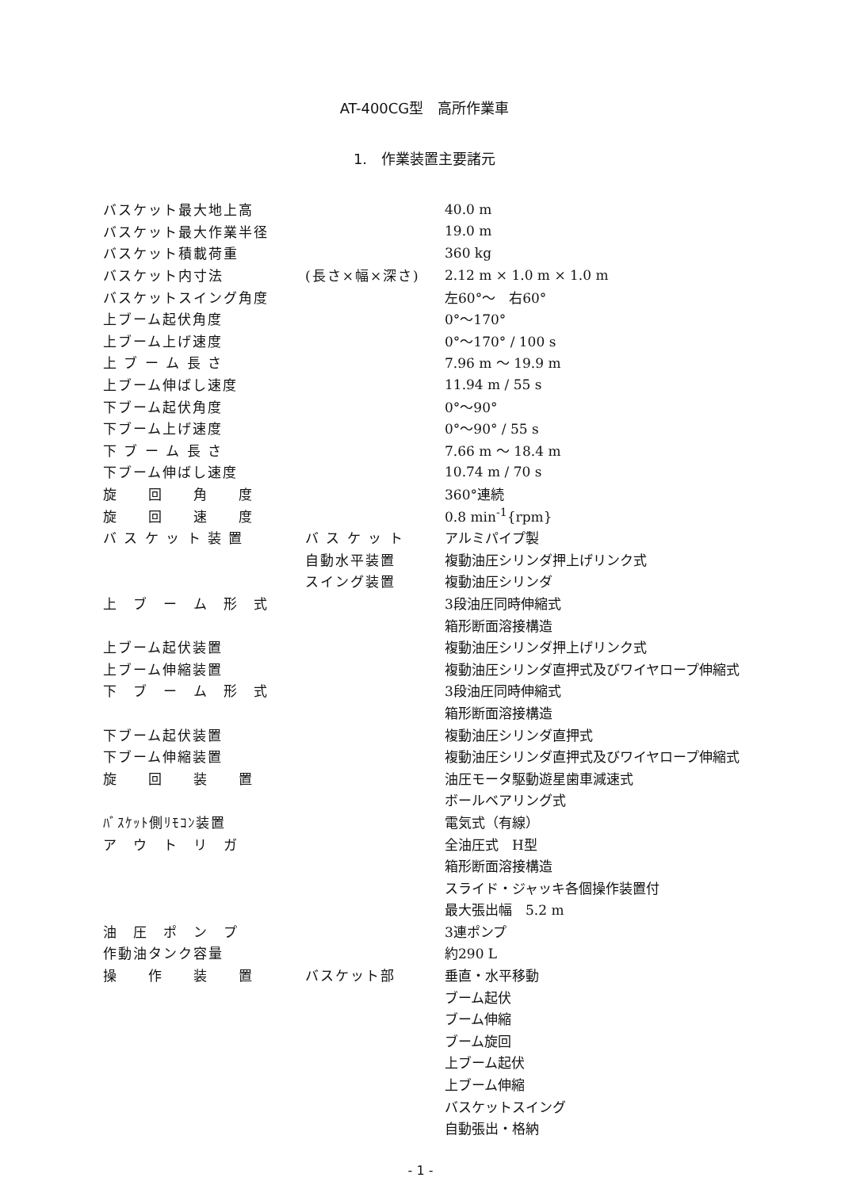AT-400CG型　高所作業車
1.　作業装置主要諸元
| バスケット最大地上高 | | 40.0 m |
| バスケット最大作業半径 | | 19.0 m |
| バスケット積載荷重 | | 360 kg |
| バスケット内寸法 | (長さ×幅×深さ) | 2.12 m × 1.0 m × 1.0 m |
| バスケットスイング角度 | | 左60°～ 右60° |
| 上ブーム起伏角度 | | 0°～170° |
| 上ブーム上げ速度 | | 0°～170° / 100 s |
| 上 ブ ー ム 長 さ | | 7.96 m ～ 19.9 m |
| 上ブーム伸ばし速度 | | 11.94 m / 55 s |
| 下ブーム起伏角度 | | 0°～90° |
| 下ブーム上げ速度 | | 0°～90° / 55 s |
| 下 ブ ー ム 長 さ | | 7.66 m ～ 18.4 m |
| 下ブーム伸ばし速度 | | 10.74 m / 70 s |
| 旋 回 角 度 | | 360°連続 |
| 旋 回 速 度 | | 0.8 min<sup>-1</sup>{rpm} |
| バ ス ケ ッ ト 装 置 | バ ス ケ ッ ト | アルミパイプ製 |
| | 自動水平装置 | 複動油圧シリンダ押上げリンク式 |
| | スイング装置 | 複動油圧シリンダ |
| 上 ブ ー ム 形 式 | | 3段油圧同時伸縮式 |
| | | 箱形断面溶接構造 |
| 上ブーム起伏装置 | | 複動油圧シリンダ押上げリンク式 |
| 上ブーム伸縮装置 | | 複動油圧シリンダ直押式及びワイヤロープ伸縮式 |
| 下 ブ ー ム 形 式 | | 3段油圧同時伸縮式 |
| | | 箱形断面溶接構造 |
| 下ブーム起伏装置 | | 複動油圧シリンダ直押式 |
| 下ブーム伸縮装置 | | 複動油圧シリンダ直押式及びワイヤロープ伸縮式 |
| 旋 回 装 置 | | 油圧モータ駆動遊星歯車減速式 |
| | | ボールベアリング式 |
| ﾊﾞｽｹｯﾄ側ﾘﾓｺﾝ装置 | | 電気式（有線） |
| ア ウ ト リ ガ | | 全油圧式 H型 |
| | | 箱形断面溶接構造 |
| | | スライド・ジャッキ各個操作装置付 |
| | | 最大張出幅 5.2 m |
| 油 圧 ポ ン プ | | 3連ポンプ |
| 作動油タンク容量 | | 約290 L |
| 操 作 装 置 | バスケット部 | 垂直・水平移動 |
| | | ブーム起伏 |
| | | ブーム伸縮 |
| | | ブーム旋回 |
| | | 上ブーム起伏 |
| | | 上ブーム伸縮 |
| | | バスケットスイング |
| | | 自動張出・格納 |
- 1 -